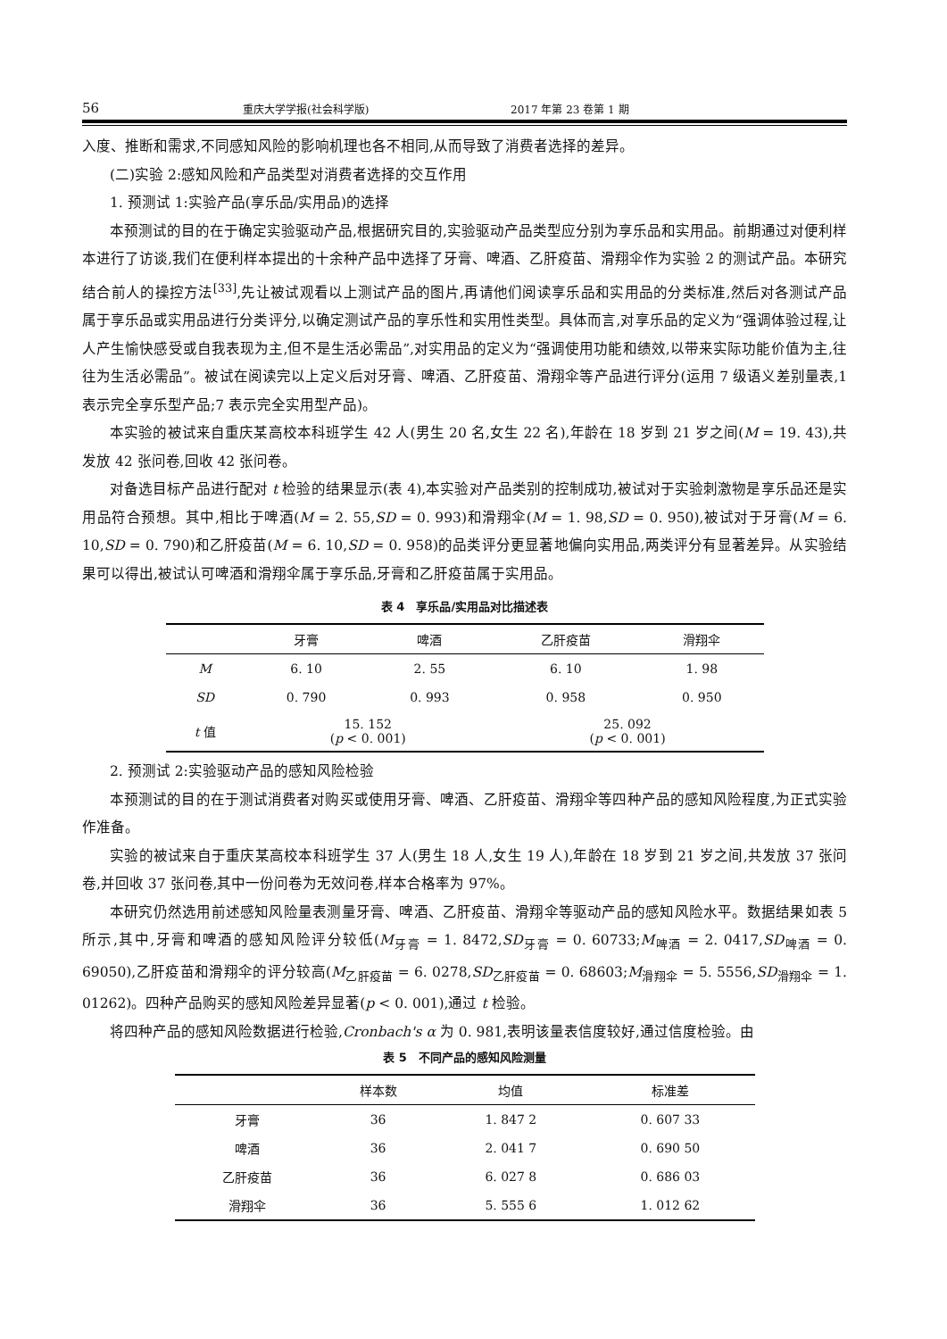56 重庆大学学报(社会科学版) 2017 年第 23 卷第 1 期
入度、推断和需求,不同感知风险的影响机理也各不相同,从而导致了消费者选择的差异。
(二)实验 2:感知风险和产品类型对消费者选择的交互作用
1. 预测试 1:实验产品(享乐品/实用品)的选择
本预测试的目的在于确定实验驱动产品,根据研究目的,实验驱动产品类型应分别为享乐品和实用品。前期通过对便利样本进行了访谈,我们在便利样本提出的十余种产品中选择了牙膏、啤酒、乙肝疫苗、滑翔伞作为实验 2 的测试产品。本研究结合前人的操控方法<sup>[33]</sup>,先让被试观看以上测试产品的图片,再请他们阅读享乐品和实用品的分类标准,然后对各测试产品属于享乐品或实用品进行分类评分,以确定测试产品的享乐性和实用性类型。具体而言,对享乐品的定义为“强调体验过程,让人产生愉快感受或自我表现为主,但不是生活必需品”,对实用品的定义为“强调使用功能和绩效,以带来实际功能价值为主,往往为生活必需品”。被试在阅读完以上定义后对牙膏、啤酒、乙肝疫苗、滑翔伞等产品进行评分(运用 7 级语义差别量表,1 表示完全享乐型产品;7 表示完全实用型产品)。
本实验的被试来自重庆某高校本科班学生 42 人(男生 20 名,女生 22 名),年龄在 18 岁到 21 岁之间(M = 19. 43),共发放 42 张问卷,回收 42 张问卷。
对备选目标产品进行配对 t 检验的结果显示(表 4),本实验对产品类别的控制成功,被试对于实验刺激物是享乐品还是实用品符合预想。其中,相比于啤酒(M = 2. 55,SD = 0. 993)和滑翔伞(M = 1. 98,SD = 0. 950),被试对于牙膏(M = 6. 10,SD = 0. 790)和乙肝疫苗(M = 6. 10,SD = 0. 958)的品类评分更显著地偏向实用品,两类评分有显著差异。从实验结果可以得出,被试认可啤酒和滑翔伞属于享乐品,牙膏和乙肝疫苗属于实用品。
表 4　享乐品/实用品对比描述表
| | 牙膏 | 啤酒 | 乙肝疫苗 | 滑翔伞 |
| --- | --- | --- | --- | --- |
| M | 6. 10 | 2. 55 | 6. 10 | 1. 98 |
| SD | 0. 790 | 0. 993 | 0. 958 | 0. 950 |
| t 值 | 15. 152 ( p < 0. 001) | | 25. 092 ( p < 0. 001) | |
2. 预测试 2:实验驱动产品的感知风险检验
本预测试的目的在于测试消费者对购买或使用牙膏、啤酒、乙肝疫苗、滑翔伞等四种产品的感知风险程度,为正式实验作准备。
实验的被试来自于重庆某高校本科班学生 37 人(男生 18 人,女生 19 人),年龄在 18 岁到 21 岁之间,共发放 37 张问卷,并回收 37 张问卷,其中一份问卷为无效问卷,样本合格率为 97%。
本研究仍然选用前述感知风险量表测量牙膏、啤酒、乙肝疫苗、滑翔伞等驱动产品的感知风险水平。数据结果如表 5 所示,其中,牙膏和啤酒的感知风险评分较低(M<sub>牙膏</sub> = 1. 8472,SD<sub>牙膏</sub> = 0. 60733;M<sub>啤酒</sub> = 2. 0417,SD<sub>啤酒</sub> = 0. 69050),乙肝疫苗和滑翔伞的评分较高(M<sub>乙肝疫苗</sub> = 6. 0278,SD<sub>乙肝疫苗</sub> = 0. 68603;M<sub>滑翔伞</sub> = 5. 5556,SD<sub>滑翔伞</sub> = 1. 01262)。四种产品购买的感知风险差异显著(p < 0. 001),通过 t 检验。
将四种产品的感知风险数据进行检验,Cronbach's α 为 0. 981,表明该量表信度较好,通过信度检验。由
表 5　不同产品的感知风险测量
| | 样本数 | 均值 | 标准差 |
| --- | --- | --- | --- |
| 牙膏 | 36 | 1. 847 2 | 0. 607 33 |
| 啤酒 | 36 | 2. 041 7 | 0. 690 50 |
| 乙肝疫苗 | 36 | 6. 027 8 | 0. 686 03 |
| 滑翔伞 | 36 | 5. 555 6 | 1. 012 62 |